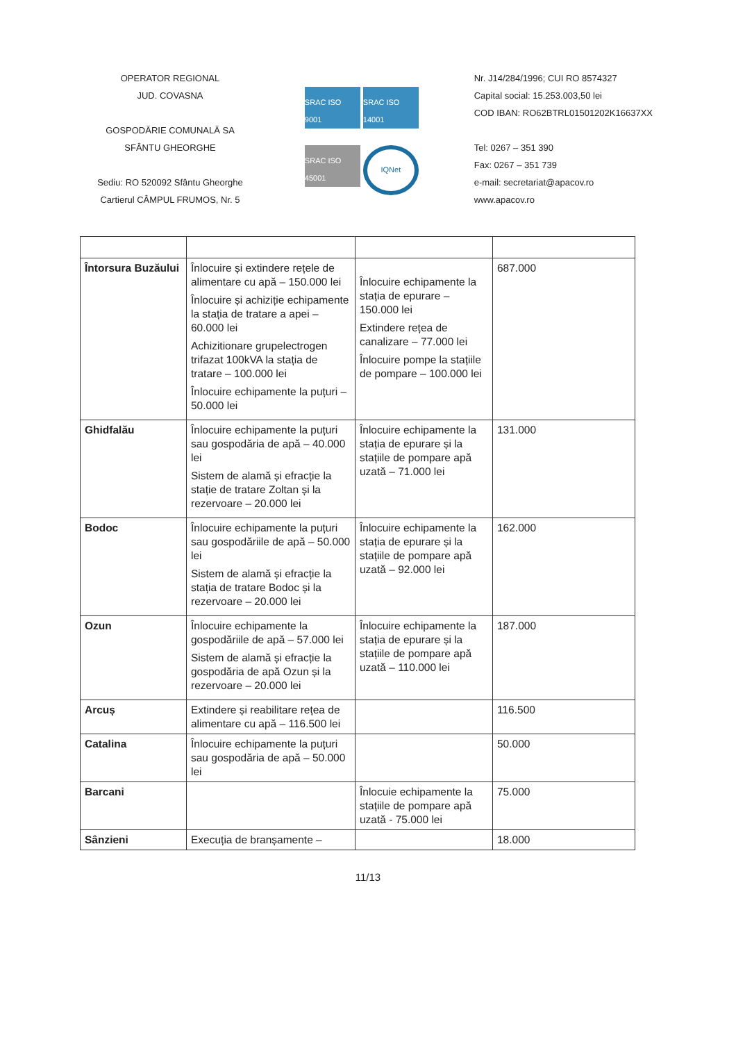OPERATOR REGIONAL
JUD. COVASNA
GOSPODĂRIE COMUNALĂ SA
SFÂNTU GHEORGHE
Sediu: RO 520092 Sfântu Gheorghe
Cartierul CÂMPUL FRUMOS, Nr. 5
SRAC ISO 9001
SRAC ISO 14001
SRAC ISO 45001
IQNet
Nr. J14/284/1996; CUI RO 8574327
Capital social: 15.253.003,50 lei
COD IBAN: RO62BTRL01501202K16637XX
Tel: 0267 – 351 390
Fax: 0267 – 351 739
e-mail: secretariat@apacov.ro
www.apacov.ro
| Întorsura Buzăului | Înlocuire și extindere rețele de alimentare cu apă – 150.000 lei Înlocuire și achiziție echipamente la stația de tratare a apei – 60.000 lei Achizitionare grupelectrogen trifazat 100kVA la stația de tratare – 100.000 lei Înlocuire echipamente la puțuri – 50.000 lei | Înlocuire echipamente la stația de epurare – 150.000 lei Extindere rețea de canalizare – 77.000 lei Înlocuire pompe la stațiile de pompare – 100.000 lei | 687.000 |
| Ghidfalău | Înlocuire echipamente la puțuri sau gospodăria de apă – 40.000 lei Sistem de alamă și efracție la stație de tratare Zoltan și la rezervoare – 20.000 lei | Înlocuire echipamente la stația de epurare și la stațiile de pompare apă uzată – 71.000 lei | 131.000 |
| Bodoc | Înlocuire echipamente la puțuri sau gospodăriile de apă – 50.000 lei Sistem de alamă și efracție la stația de tratare Bodoc și la rezervoare – 20.000 lei | Înlocuire echipamente la stația de epurare și la stațiile de pompare apă uzată – 92.000 lei | 162.000 |
| Ozun | Înlocuire echipamente la gospodăriile de apă – 57.000 lei Sistem de alamă și efracție la gospodăria de apă Ozun și la rezervoare – 20.000 lei | Înlocuire echipamente la stația de epurare și la stațiile de pompare apă uzată – 110.000 lei | 187.000 |
| Arcuș | Extindere și reabilitare rețea de alimentare cu apă – 116.500 lei | | 116.500 |
| Catalina | Înlocuire echipamente la puțuri sau gospodăria de apă – 50.000 lei | | 50.000 |
| Barcani | | Înlocuie echipamente la stațiile de pompare apă uzată - 75.000 lei | 75.000 |
| Sânzieni | Execuția de branșamente – | | 18.000 |
11/13